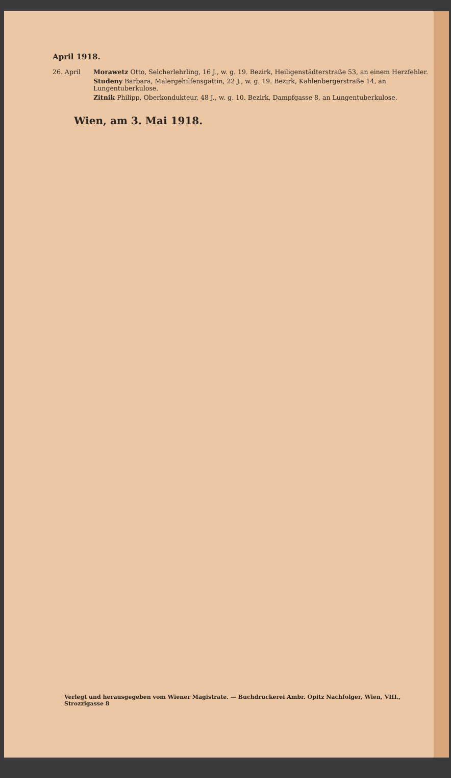April 1918.
26. April Morawetz Otto, Selcherlehrling, 16 J., w. g. 19. Bezirk, Heiligenstädterstraße 53, an einem Herzfehler.
Studeny Barbara, Malergehilfensgattin, 22 J., w. g. 19. Bezirk, Kahlenbergerstraße 14, an Lungentuberkulose.
Zitnik Philipp, Oberkondukteur, 48 J., w. g. 10. Bezirk, Dampfgasse 8, an Lungentuberkulose.
Wien, am 3. Mai 1918.
Verlegt und herausgegeben vom Wiener Magistrate. — Buchdruckerei Ambr. Opitz Nachfolger, Wien, VIII., Strozzigasse 8